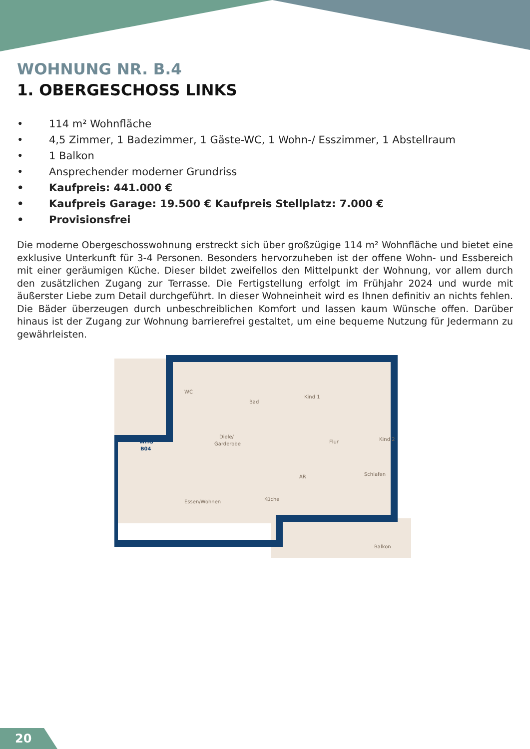WOHNUNG NR. B.4
1. OBERGESCHOSS LINKS
• 114 m² Wohnfläche
• 4,5 Zimmer, 1 Badezimmer, 1 Gäste-WC, 1 Wohn-/ Esszimmer, 1 Abstellraum
• 1 Balkon
• Ansprechender moderner Grundriss
• Kaufpreis: 441.000 €
• Kaufpreis Garage: 19.500 € Kaufpreis Stellplatz: 7.000 €
• Provisionsfrei
Die moderne Obergeschosswohnung erstreckt sich über großzügige 114 m² Wohnfläche und bietet eine exklusive Unterkunft für 3-4 Personen. Besonders hervorzuheben ist der offene Wohn- und Essbereich mit einer geräumigen Küche. Dieser bildet zweifellos den Mittelpunkt der Wohnung, vor allem durch den zusätzlichen Zugang zur Terrasse. Die Fertigstellung erfolgt im Frühjahr 2024 und wurde mit äußerster Liebe zum Detail durchgeführt. In dieser Wohneinheit wird es Ihnen definitiv an nichts fehlen. Die Bäder überzeugen durch unbeschreiblichen Komfort und lassen kaum Wünsche offen. Darüber hinaus ist der Zugang zur Wohnung barrierefrei gestaltet, um eine bequeme Nutzung für Jedermann zu gewährleisten.
WHG
B04
WC
Bad
Kind 1
Diele/
Garderobe
Flur
Kind 2
AR
Schlafen
Essen/Wohnen
Küche
Balkon
20